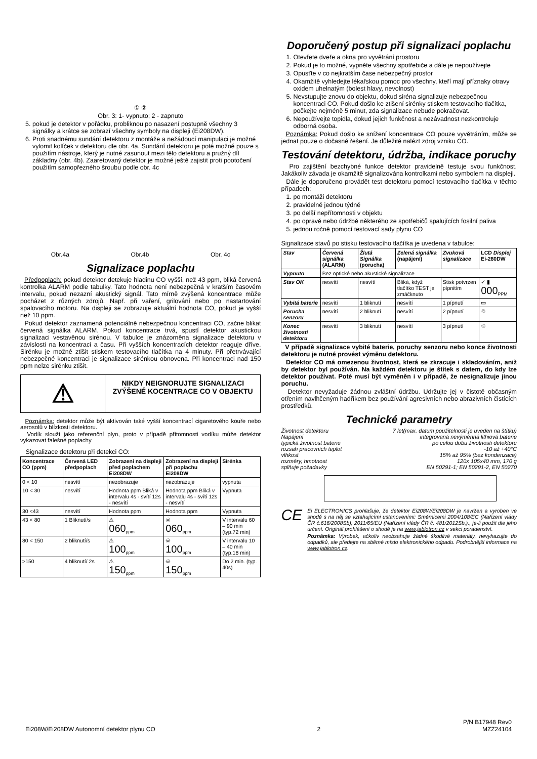① ②
Obr. 3: 1- vypnuto; 2 - zapnuto
5. pokud je detektor v pořádku, probliknou po nasazení postupně všechny 3 signálky a krátce se zobrazí všechny symboly na displeji (Ei208DW).
6. Proti snadnému sundání detektoru z montáže a nežádoucí manipulaci je možné vylomit kolíček v detektoru dle obr. 4a. Sundání detektoru je poté možné pouze s použitím nástroje, který je nutné zasunout mezi tělo detektoru a pružný díl základny (obr. 4b). Zaaretovaný detektor je možné ještě zajistit proti pootočení použitím samopřezného šroubu podle obr. 4c
Obr.4a Obr.4b Obr. 4c
Signalizace poplachu
Předpoplach: pokud detektor detekuje hladinu CO vyšší, než 43 ppm, bliká červená kontrolka ALARM podle tabulky. Tato hodnota není nebezpečná v kratším časovém intervalu, pokud nezazní akustický signál. Tato mírně zvýšená koncentrace může pocházet z různých zdrojů. Např. při vaření, grilování nebo po nastartování spalovacího motoru. Na displeji se zobrazuje aktuální hodnota CO, pokud je vyšší než 10 ppm.
Pokud detektor zaznamená potenciálně nebezpečnou koncentraci CO, začne blikat červená signálka ALARM. Pokud koncentrace trvá, spustí detektor akustickou signalizaci vestavěnou sirénou. V tabulce je znázorněna signalizace detektoru v závislosti na koncentraci a času. Při vyšších koncentracích detektor reaguje dříve. Sirénku je možné ztišit stiskem testovacího tlačítka na 4 minuty. Při přetrvávající nebezpečné koncentraci je signalizace sirénkou obnovena. Při koncentraci nad 150 ppm nelze sirénku ztišit.
⚠
NIKDY NEIGNORUJTE SIGNALIZACI ZVÝŠENÉ KOCENTRACE CO V OBJEKTU
Poznámka: detektor může být aktivován také vyšší koncentrací cigaretového kouře nebo aerosolů v blízkosti detektoru.
Vodík slouží jako referenční plyn, proto v případě přítomnosti vodíku může detektor vykazovat falešné poplachy
Signalizace detektoru při detekci CO:
| Koncentrace CO (ppm) | Červená LED předpoplach | Zobrazení na displeji před poplachem Ei208DW | Zobrazení na displeji při poplachu Ei208DW | Sirénka |
| --- | --- | --- | --- | --- |
| 0 < 10 | nesvítí | nezobrazuje | nezobrazuje | vypnuta |
| 10 < 30 | nesvítí | Hodnota ppm Bliká v intervalu 4s - svítí 12s - nesvítí | Hodnota ppm Bliká v intervalu 4s - svítí 12s - nesvítí | Vypnuta |
| 30 <43 | nesvítí | Hodnota ppm | Hodnota ppm | Vypnuta |
| 43 < 80 | 1 Bliknutí/s | ⚠ 060<sub>ppm</sub> | ☠ 060<sub>ppm</sub> | V intervalu 60 – 90 min (typ.72 min) |
| 80 < 150 | 2 bliknutí/s | ⚠ 100<sub>ppm</sub> | ☠ 100<sub>ppm</sub> | V intervalu 10 – 40 min (typ.18 min) |
| >150 | 4 bliknutí/ 2s | ⚠ 150<sub>ppm</sub> | ☠ 150<sub>ppm</sub> | Do 2 min. (typ. 40s) |
Doporučený postup při signalizaci poplachu
1. Otevřete dveře a okna pro vyvětrání prostoru
2. Pokud je to možné, vypněte všechny spotřebiče a dále je nepoužívejte
3. Opusťte v co nejkratším čase nebezpečný prostor
4. Okamžitě vyhledejte lékařskou pomoc pro všechny, kteří mají příznaky otravy oxidem uhelnatým (bolest hlavy, nevolnost)
5. Nevstupujte znovu do objektu, dokud siréna signalizuje nebezpečnou koncentraci CO. Pokud došlo ke ztišení sirénky stiskem testovacího tlačítka, počkejte nejméně 5 minut, zda signalizace nebude pokračovat.
6. Nepoužívejte topidla, dokud jejich funkčnost a nezávadnost nezkontroluje odborná osoba.
Poznámka: Pokud došlo ke snížení koncentrace CO pouze vyvětráním, může se jednat pouze o dočasné řešení. Je důležité nalézt zdroj vzniku CO.
Testování detektoru, údržba, indikace poruchy
Pro zajištění bezchybné funkce detektor pravidelně testuje svou funkčnost. Jakákoliv závada je okamžitě signalizována kontrolkami nebo symbolem na displeji.
Dále je doporučeno provádět test detektoru pomocí testovacího tlačítka v těchto případech:
1. po montáži detektoru
2. pravidelně jednou týdně
3. po delší nepřítomnosti v objektu
4. po opravě nebo údržbě některého ze spotřebičů spalujících fosilní paliva
5. jednou ročně pomocí testovací sady plynu CO
Signalizace stavů po stisku testovacího tlačítka je uvedena v tabulce:
| Stav | Červená signálka (ALARM) | Žlutá Signálka (porucha) | Zelená signálka (napájení) | Zvuková signalizace | LCD Displej Ei-280DW |
| --- | --- | --- | --- | --- | --- |
| Vypnuto | Bez optické nebo akustické signalizace | | | | |
| Stav OK | nesvítí | nesvítí | Bliká, když tlačítko TEST je zmáčknuto | Stisk potvrzen pípnitím | ✓ ▮ 000<sub>PPM</sub> |
| Vybitá baterie | nesvítí | 1 bliknutí | nesvítí | 1 pípnutí | ▭ |
| Porucha senzoru | nesvítí | 2 bliknutí | nesvítí | 2 pípnutí | ♲ |
| Konec životnosti detektoru | nesvítí | 3 bliknutí | nesvítí | 3 pípnutí | ♲ |
V případě signalizace vybité baterie, poruchy senzoru nebo konce životnosti detektoru je nutné provést výměnu detektoru.
Detektor CO má omezenou životnost, která se zkracuje i skladováním, aniž by detektor byl používán. Na každém detektoru je štítek s datem, do kdy lze detektor používat. Poté musí být vyměněn i v případě, že nesignalizuje jinou poruchu.
Detektor nevyžaduje žádnou zvláštní údržbu. Udržujte jej v čistotě občasným otřením navlhčeným hadříkem bez používání agresivních nebo abrazivních čistících prostředků.
Technické parametry
Životnost detektoru 7 let(max. datum použitelnosti je uveden na štítku)
Napájení integrovaná nevýměnná lithiová baterie
typická životnost baterie po celou dobu životnosti detektoru
rozsah pracovních teplot -10 až +40°C
vlhkost 15% až 95% (bez kondenzace)
rozměry, hmotnost 120x 105x40 mm, 170 g
splňuje požadavky EN 50291-1; EN 50291-2, EN 50270
CE
Ei ELECTRONICS prohlašuje, že detektor Ei208W/Ei208DW je navržen a vyroben ve shodě s na něj se vztahujícími ustanoveními: Směrnicemi 2004/108/EC (Nařízení vlády ČR č.616/2008Sb), 2011/65/EU (Nařízení vlády ČR č. 481/2012Sb.)., je-li použit dle jeho určení. Originál prohlášení o shodě je na www.jablotron.cz v sekci poradenství.
Poznámka: Výrobek, ačkoliv neobsahuje žádné škodlivé materiály, nevyhazujte do odpadků, ale předejte na sběrné místo elektronického odpadu. Podrobnější informace na www.jablotron.cz.
P/N B17948 Rev0
Ei208W/Ei208DW Autonomní detektor plynu CO 2 MZZ24104